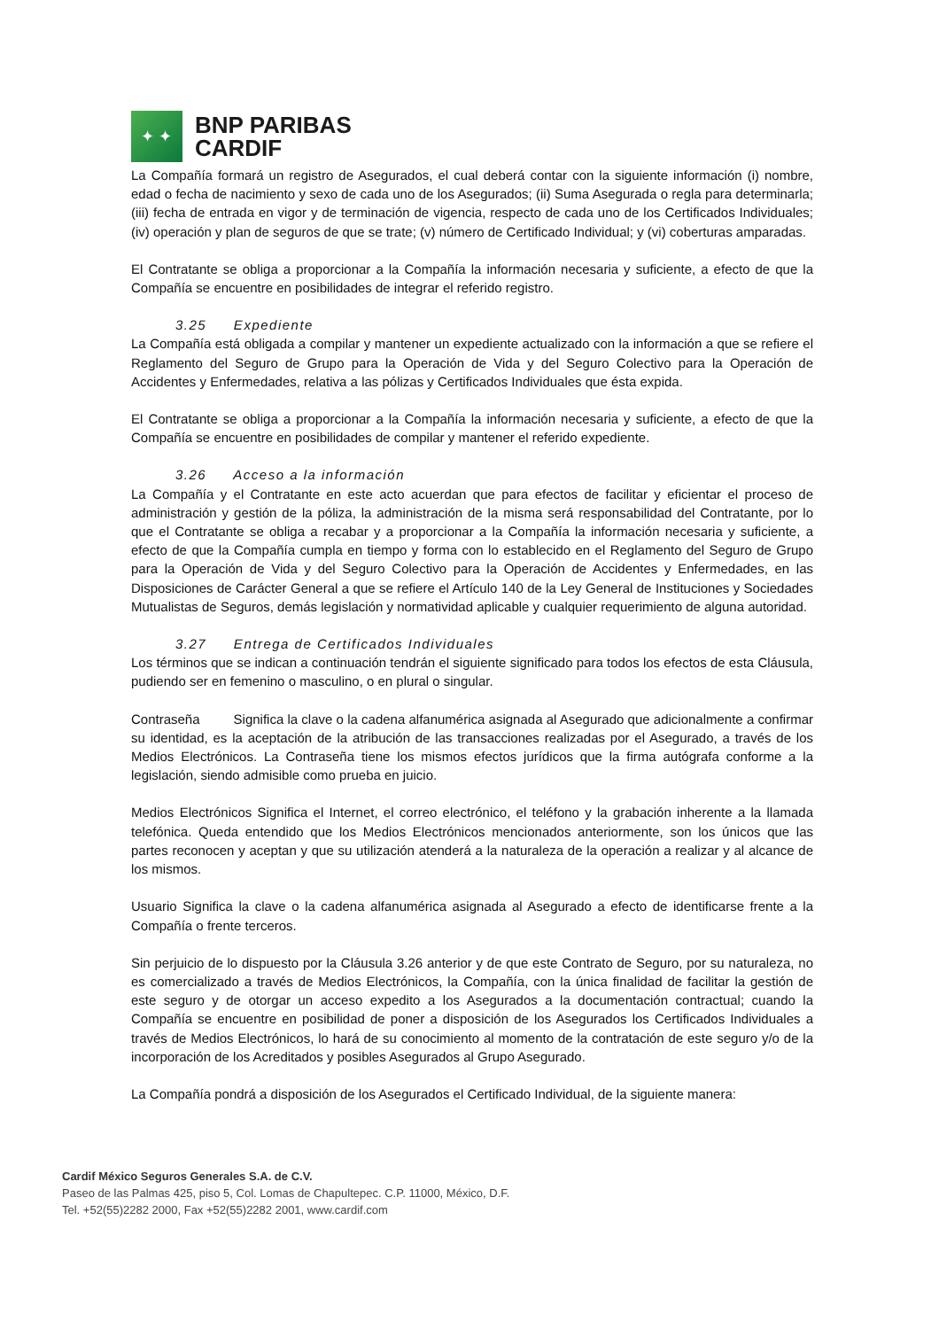✦ ✦
BNP PARIBAS
CARDIF
La Compañía formará un registro de Asegurados, el cual deberá contar con la siguiente información (i) nombre, edad o fecha de nacimiento y sexo de cada uno de los Asegurados; (ii) Suma Asegurada o regla para determinarla; (iii) fecha de entrada en vigor y de terminación de vigencia, respecto de cada uno de los Certificados Individuales; (iv) operación y plan de seguros de que se trate; (v) número de Certificado Individual; y (vi) coberturas amparadas.
El Contratante se obliga a proporcionar a la Compañía la información necesaria y suficiente, a efecto de que la Compañía se encuentre en posibilidades de integrar el referido registro.
3.25 Expediente
La Compañía está obligada a compilar y mantener un expediente actualizado con la información a que se refiere el Reglamento del Seguro de Grupo para la Operación de Vida y del Seguro Colectivo para la Operación de Accidentes y Enfermedades, relativa a las pólizas y Certificados Individuales que ésta expida.
El Contratante se obliga a proporcionar a la Compañía la información necesaria y suficiente, a efecto de que la Compañía se encuentre en posibilidades de compilar y mantener el referido expediente.
3.26 Acceso a la información
La Compañía y el Contratante en este acto acuerdan que para efectos de facilitar y eficientar el proceso de administración y gestión de la póliza, la administración de la misma será responsabilidad del Contratante, por lo que el Contratante se obliga a recabar y a proporcionar a la Compañía la información necesaria y suficiente, a efecto de que la Compañía cumpla en tiempo y forma con lo establecido en el Reglamento del Seguro de Grupo para la Operación de Vida y del Seguro Colectivo para la Operación de Accidentes y Enfermedades, en las Disposiciones de Carácter General a que se refiere el Artículo 140 de la Ley General de Instituciones y Sociedades Mutualistas de Seguros, demás legislación y normatividad aplicable y cualquier requerimiento de alguna autoridad.
3.27 Entrega de Certificados Individuales
Los términos que se indican a continuación tendrán el siguiente significado para todos los efectos de esta Cláusula, pudiendo ser en femenino o masculino, o en plural o singular.
Contraseña Significa la clave o la cadena alfanumérica asignada al Asegurado que adicionalmente a confirmar su identidad, es la aceptación de la atribución de las transacciones realizadas por el Asegurado, a través de los Medios Electrónicos. La Contraseña tiene los mismos efectos jurídicos que la firma autógrafa conforme a la legislación, siendo admisible como prueba en juicio.
Medios Electrónicos Significa el Internet, el correo electrónico, el teléfono y la grabación inherente a la llamada telefónica. Queda entendido que los Medios Electrónicos mencionados anteriormente, son los únicos que las partes reconocen y aceptan y que su utilización atenderá a la naturaleza de la operación a realizar y al alcance de los mismos.
Usuario Significa la clave o la cadena alfanumérica asignada al Asegurado a efecto de identificarse frente a la Compañía o frente terceros.
Sin perjuicio de lo dispuesto por la Cláusula 3.26 anterior y de que este Contrato de Seguro, por su naturaleza, no es comercializado a través de Medios Electrónicos, la Compañía, con la única finalidad de facilitar la gestión de este seguro y de otorgar un acceso expedito a los Asegurados a la documentación contractual; cuando la Compañía se encuentre en posibilidad de poner a disposición de los Asegurados los Certificados Individuales a través de Medios Electrónicos, lo hará de su conocimiento al momento de la contratación de este seguro y/o de la incorporación de los Acreditados y posibles Asegurados al Grupo Asegurado.
La Compañía pondrá a disposición de los Asegurados el Certificado Individual, de la siguiente manera:
Cardif México Seguros Generales S.A. de C.V.
Paseo de las Palmas 425, piso 5, Col. Lomas de Chapultepec. C.P. 11000, México, D.F.
Tel. +52(55)2282 2000, Fax +52(55)2282 2001, www.cardif.com